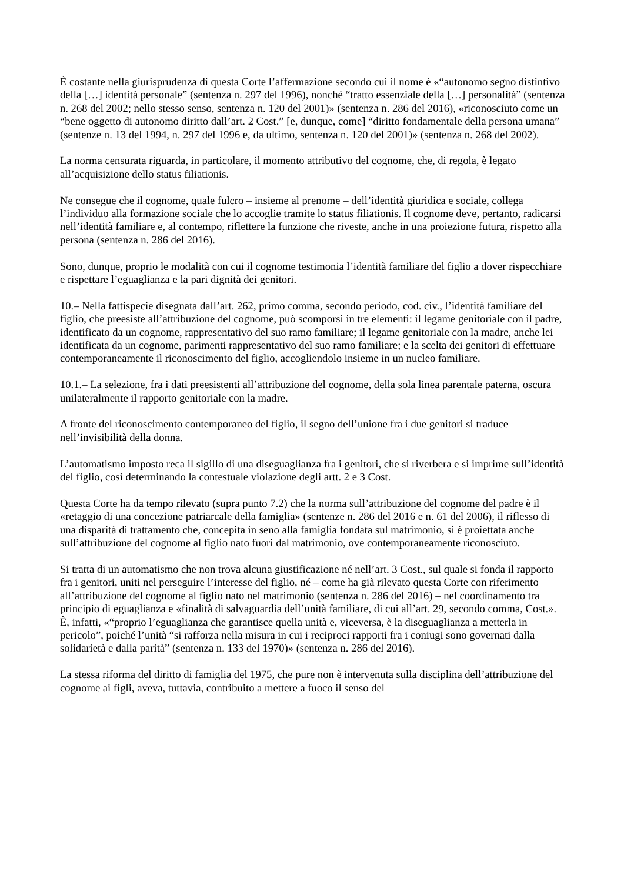È costante nella giurisprudenza di questa Corte l’affermazione secondo cui il nome è «“autonomo segno distintivo della […] identità personale” (sentenza n. 297 del 1996), nonché “tratto essenziale della […] personalità” (sentenza n. 268 del 2002; nello stesso senso, sentenza n. 120 del 2001)» (sentenza n. 286 del 2016), «riconosciuto come un “bene oggetto di autonomo diritto dall’art. 2 Cost.” [e, dunque, come] “diritto fondamentale della persona umana” (sentenze n. 13 del 1994, n. 297 del 1996 e, da ultimo, sentenza n. 120 del 2001)» (sentenza n. 268 del 2002).
La norma censurata riguarda, in particolare, il momento attributivo del cognome, che, di regola, è legato all’acquisizione dello status filiationis.
Ne consegue che il cognome, quale fulcro – insieme al prenome – dell’identità giuridica e sociale, collega l’individuo alla formazione sociale che lo accoglie tramite lo status filiationis. Il cognome deve, pertanto, radicarsi nell’identità familiare e, al contempo, riflettere la funzione che riveste, anche in una proiezione futura, rispetto alla persona (sentenza n. 286 del 2016).
Sono, dunque, proprio le modalità con cui il cognome testimonia l’identità familiare del figlio a dover rispecchiare e rispettare l’eguaglianza e la pari dignità dei genitori.
10.– Nella fattispecie disegnata dall’art. 262, primo comma, secondo periodo, cod. civ., l’identità familiare del figlio, che preesiste all’attribuzione del cognome, può scomporsi in tre elementi: il legame genitoriale con il padre, identificato da un cognome, rappresentativo del suo ramo familiare; il legame genitoriale con la madre, anche lei identificata da un cognome, parimenti rappresentativo del suo ramo familiare; e la scelta dei genitori di effettuare contemporaneamente il riconoscimento del figlio, accogliendolo insieme in un nucleo familiare.
10.1.– La selezione, fra i dati preesistenti all’attribuzione del cognome, della sola linea parentale paterna, oscura unilateralmente il rapporto genitoriale con la madre.
A fronte del riconoscimento contemporaneo del figlio, il segno dell’unione fra i due genitori si traduce nell’invisibilità della donna.
L’automatismo imposto reca il sigillo di una diseguaglianza fra i genitori, che si riverbera e si imprime sull’identità del figlio, così determinando la contestuale violazione degli artt. 2 e 3 Cost.
Questa Corte ha da tempo rilevato (supra punto 7.2) che la norma sull’attribuzione del cognome del padre è il «retaggio di una concezione patriarcale della famiglia» (sentenze n. 286 del 2016 e n. 61 del 2006), il riflesso di una disparità di trattamento che, concepita in seno alla famiglia fondata sul matrimonio, si è proiettata anche sull’attribuzione del cognome al figlio nato fuori dal matrimonio, ove contemporaneamente riconosciuto.
Si tratta di un automatismo che non trova alcuna giustificazione né nell’art. 3 Cost., sul quale si fonda il rapporto fra i genitori, uniti nel perseguire l’interesse del figlio, né – come ha già rilevato questa Corte con riferimento all’attribuzione del cognome al figlio nato nel matrimonio (sentenza n. 286 del 2016) – nel coordinamento tra principio di eguaglianza e «finalità di salvaguardia dell’unità familiare, di cui all’art. 29, secondo comma, Cost.». È, infatti, «“proprio l’eguaglianza che garantisce quella unità e, viceversa, è la diseguaglianza a metterla in pericolo”, poiché l’unità “si rafforza nella misura in cui i reciproci rapporti fra i coniugi sono governati dalla solidarietà e dalla parità” (sentenza n. 133 del 1970)» (sentenza n. 286 del 2016).
La stessa riforma del diritto di famiglia del 1975, che pure non è intervenuta sulla disciplina dell’attribuzione del cognome ai figli, aveva, tuttavia, contribuito a mettere a fuoco il senso del